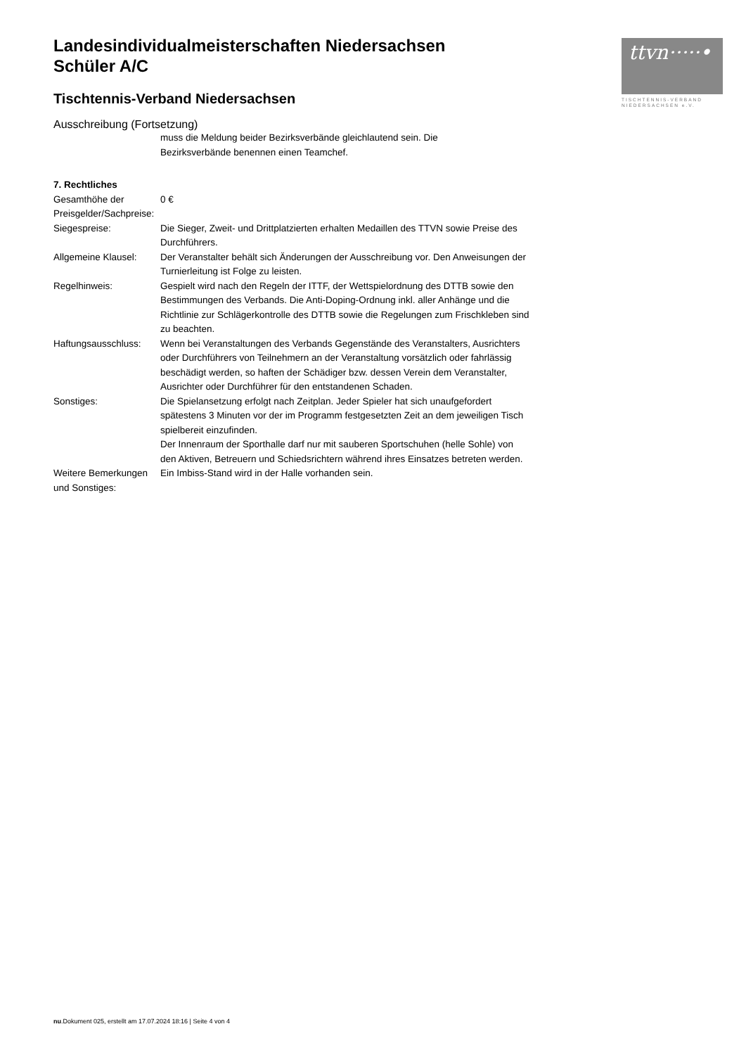Landesindividualmeisterschaften Niedersachsen
Schüler A/C
Tischtennis-Verband Niedersachsen
Ausschreibung (Fortsetzung)
| | muss die Meldung beider Bezirksverbände gleichlautend sein. Die Bezirksverbände benennen einen Teamchef. |
| 7. Rechtliches | |
| Gesamthöhe der Preisgelder/Sachpreise: | 0 € |
| Siegespreise: | Die Sieger, Zweit- und Drittplatzierten erhalten Medaillen des TTVN sowie Preise des Durchführers. |
| Allgemeine Klausel: | Der Veranstalter behält sich Änderungen der Ausschreibung vor. Den Anweisungen der Turnierleitung ist Folge zu leisten. |
| Regelhinweis: | Gespielt wird nach den Regeln der ITTF, der Wettspielordnung des DTTB sowie den Bestimmungen des Verbands. Die Anti-Doping-Ordnung inkl. aller Anhänge und die Richtlinie zur Schlägerkontrolle des DTTB sowie die Regelungen zum Frischkleben sind zu beachten. |
| Haftungsausschluss: | Wenn bei Veranstaltungen des Verbands Gegenstände des Veranstalters, Ausrichters oder Durchführers von Teilnehmern an der Veranstaltung vorsätzlich oder fahrlässig beschädigt werden, so haften der Schädiger bzw. dessen Verein dem Veranstalter, Ausrichter oder Durchführer für den entstandenen Schaden. |
| Sonstiges: | Die Spielansetzung erfolgt nach Zeitplan. Jeder Spieler hat sich unaufgefordert spätestens 3 Minuten vor der im Programm festgesetzten Zeit an dem jeweiligen Tisch spielbereit einzufinden. Der Innenraum der Sporthalle darf nur mit sauberen Sportschuhen (helle Sohle) von den Aktiven, Betreuern und Schiedsrichtern während ihres Einsatzes betreten werden. |
| Weitere Bemerkungen und Sonstiges: | Ein Imbiss-Stand wird in der Halle vorhanden sein. |
ttvn·····•
TISCHTENNIS-VERBAND
NIEDERSACHSEN e.V.
nu.Dokument 025, erstellt am 17.07.2024 18:16 | Seite 4 von 4